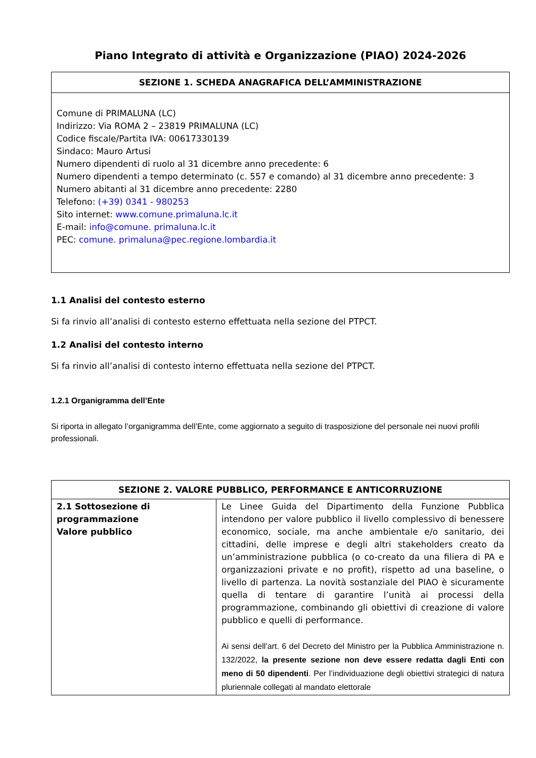Piano Integrato di attività e Organizzazione (PIAO) 2024-2026
| SEZIONE 1. SCHEDA ANAGRAFICA DELL’AMMINISTRAZIONE |
| --- |
| Comune di PRIMALUNA (LC) Indirizzo: Via ROMA 2 – 23819 PRIMALUNA (LC) Codice fiscale/Partita IVA: 00617330139 Sindaco: Mauro Artusi Numero dipendenti di ruolo al 31 dicembre anno precedente: 6 Numero dipendenti a tempo determinato (c. 557 e comando) al 31 dicembre anno precedente: 3 Numero abitanti al 31 dicembre anno precedente: 2280 Telefono: (+39) 0341 - 980253 Sito internet: www.comune.primaluna.lc.it E-mail: info@comune. primaluna.lc.it PEC: comune. primaluna@pec.regione.lombardia.it |
1.1 Analisi del contesto esterno
Si fa rinvio all’analisi di contesto esterno effettuata nella sezione del PTPCT.
1.2 Analisi del contesto interno
Si fa rinvio all’analisi di contesto interno effettuata nella sezione del PTPCT.
1.2.1 Organigramma dell’Ente
Si riporta in allegato l’organigramma dell’Ente, come aggiornato a seguito di trasposizione del personale nei nuovi profili professionali.
| SEZIONE 2. VALORE PUBBLICO, PERFORMANCE E ANTICORRUZIONE | |
| --- | --- |
| 2.1 Sottosezione di programmazione Valore pubblico | Le Linee Guida del Dipartimento della Funzione Pubblica intendono per valore pubblico il livello complessivo di benessere economico, sociale, ma anche ambientale e/o sanitario, dei cittadini, delle imprese e degli altri stakeholders creato da un’amministrazione pubblica (o co-creato da una filiera di PA e organizzazioni private e no profit), rispetto ad una baseline, o livello di partenza. La novità sostanziale del PIAO è sicuramente quella di tentare di garantire l’unità ai processi della programmazione, combinando gli obiettivi di creazione di valore pubblico e quelli di performance. Ai sensi dell’art. 6 del Decreto del Ministro per la Pubblica Amministrazione n. 132/2022, la presente sezione non deve essere redatta dagli Enti con meno di 50 dipendenti . Per l’individuazione degli obiettivi strategici di natura pluriennale collegati al mandato elettorale |